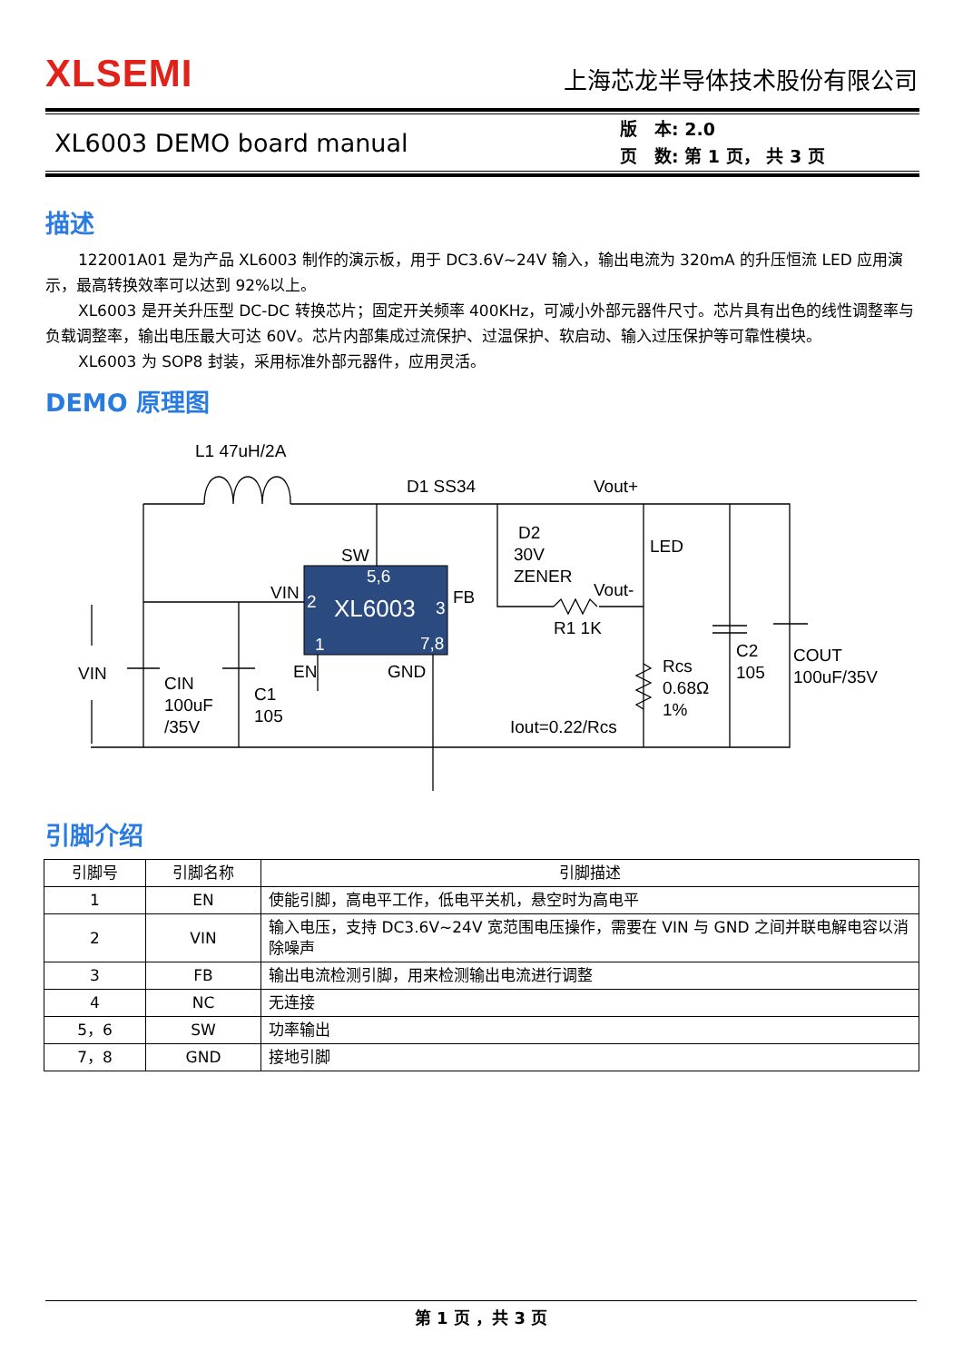XLSEMI
上海芯龙半导体技术股份有限公司
XL6003 DEMO board manual
版　本: 2.0
页　数: 第 1 页， 共 3 页
描述
122001A01 是为产品 XL6003 制作的演示板，用于 DC3.6V~24V 输入，输出电流为 320mA 的升压恒流 LED 应用演示，最高转换效率可以达到 92%以上。
XL6003 是开关升压型 DC-DC 转换芯片；固定开关频率 400KHz，可减小外部元器件尺寸。芯片具有出色的线性调整率与负载调整率，输出电压最大可达 60V。芯片内部集成过流保护、过温保护、软启动、输入过压保护等可靠性模块。
XL6003 为 SOP8 封装，采用标准外部元器件，应用灵活。
DEMO 原理图
XL6003
2
5,6
3
1
7,8
L1 47uH/2A
D1 SS34
Vout+
SW
D2
30V
ZENER
LED
VIN
FB
Vout-
R1 1K
VIN
EN
GND
Rcs
0.68Ω
1%
C2
105
COUT
100uF/35V
CIN
100uF
/35V
C1
105
Iout=0.22/Rcs
引脚介绍
| 引脚号 | 引脚名称 | 引脚描述 |
| --- | --- | --- |
| 1 | EN | 使能引脚，高电平工作，低电平关机，悬空时为高电平 |
| 2 | VIN | 输入电压，支持 DC3.6V~24V 宽范围电压操作，需要在 VIN 与 GND 之间并联电解电容以消除噪声 |
| 3 | FB | 输出电流检测引脚，用来检测输出电流进行调整 |
| 4 | NC | 无连接 |
| 5，6 | SW | 功率输出 |
| 7，8 | GND | 接地引脚 |
第 1 页 ，共 3 页